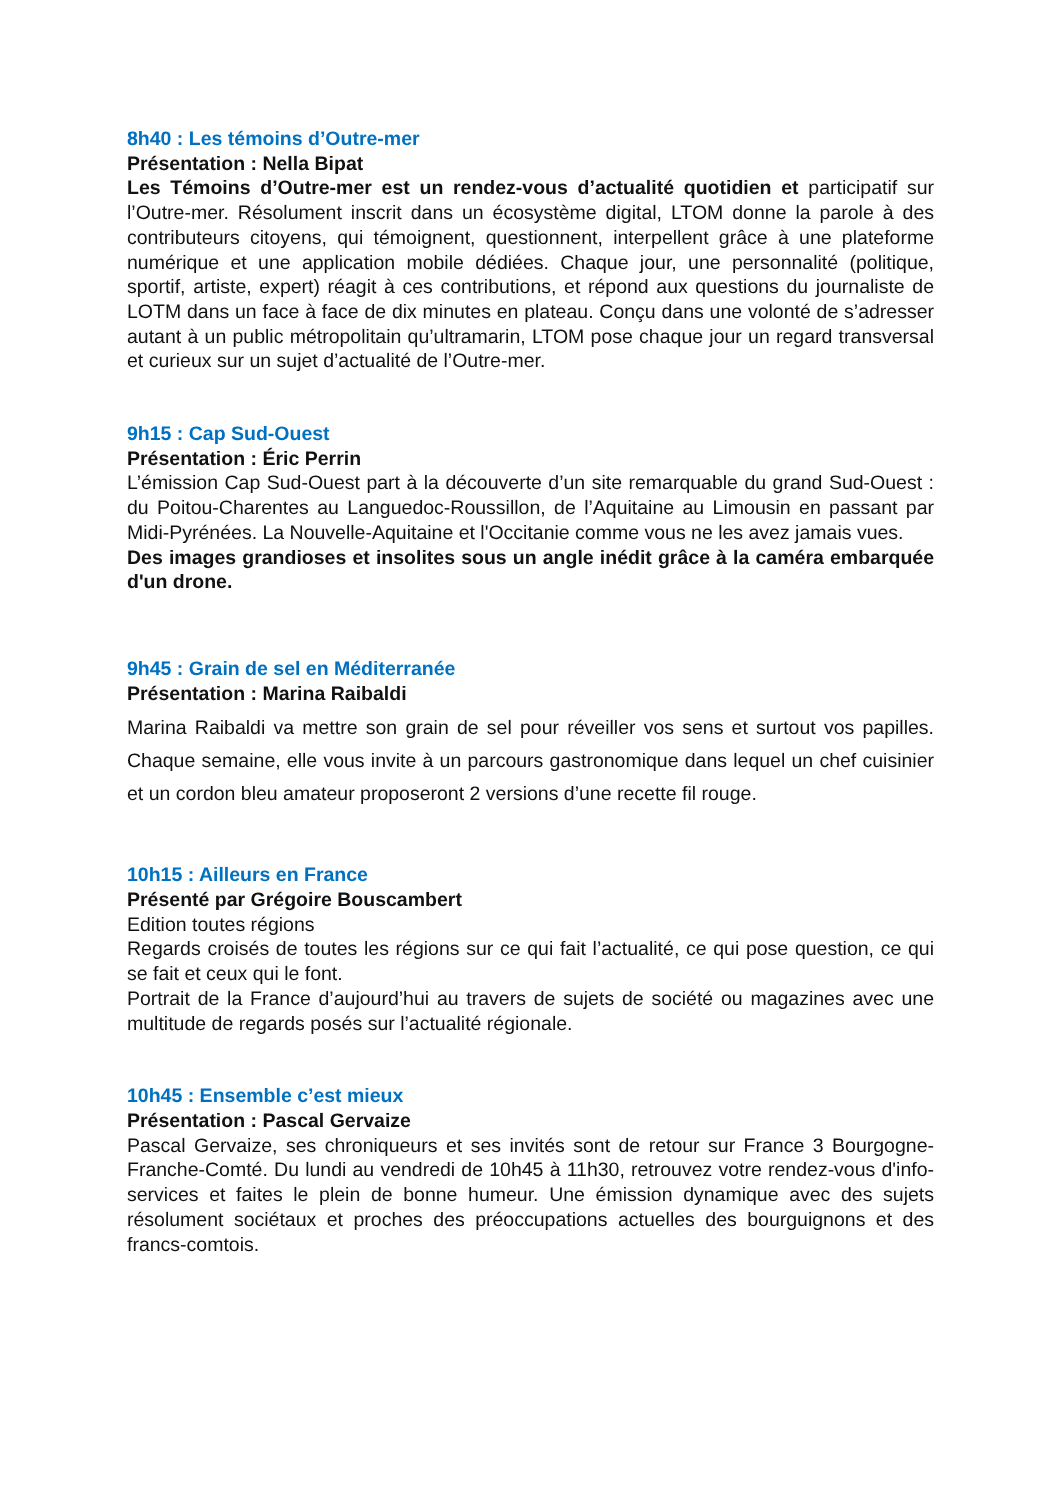8h40 : Les témoins d’Outre-mer
Présentation : Nella Bipat
Les Témoins d’Outre-mer est un rendez-vous d’actualité quotidien et participatif sur l’Outre-mer. Résolument inscrit dans un écosystème digital, LTOM donne la parole à des contributeurs citoyens, qui témoignent, questionnent, interpellent grâce à une plateforme numérique et une application mobile dédiées. Chaque jour, une personnalité (politique, sportif, artiste, expert) réagit à ces contributions, et répond aux questions du journaliste de LOTM dans un face à face de dix minutes en plateau. Conçu dans une volonté de s’adresser autant à un public métropolitain qu’ultramarin, LTOM pose chaque jour un regard transversal et curieux sur un sujet d’actualité de l’Outre-mer.
9h15 : Cap Sud-Ouest
Présentation : Éric Perrin
L’émission Cap Sud-Ouest part à la découverte d’un site remarquable du grand Sud-Ouest : du Poitou-Charentes au Languedoc-Roussillon, de l’Aquitaine au Limousin en passant par Midi-Pyrénées. La Nouvelle-Aquitaine et l'Occitanie comme vous ne les avez jamais vues.
Des images grandioses et insolites sous un angle inédit grâce à la caméra embarquée d'un drone.
9h45 : Grain de sel en Méditerranée
Présentation : Marina Raibaldi
Marina Raibaldi va mettre son grain de sel pour réveiller vos sens et surtout vos papilles. Chaque semaine, elle vous invite à un parcours gastronomique dans lequel un chef cuisinier et un cordon bleu amateur proposeront 2 versions d’une recette fil rouge.
10h15 : Ailleurs en France
Présenté par Grégoire Bouscambert
Edition toutes régions
Regards croisés de toutes les régions sur ce qui fait l’actualité, ce qui pose question, ce qui se fait et ceux qui le font.
Portrait de la France d’aujourd’hui au travers de sujets de société ou magazines avec une multitude de regards posés sur l’actualité régionale.
10h45 : Ensemble c’est mieux
Présentation : Pascal Gervaize
Pascal Gervaize, ses chroniqueurs et ses invités sont de retour sur France 3 Bourgogne-Franche-Comté. Du lundi au vendredi de 10h45 à 11h30, retrouvez votre rendez-vous d'info-services et faites le plein de bonne humeur. Une émission dynamique avec des sujets résolument sociétaux et proches des préoccupations actuelles des bourguignons et des francs-comtois.